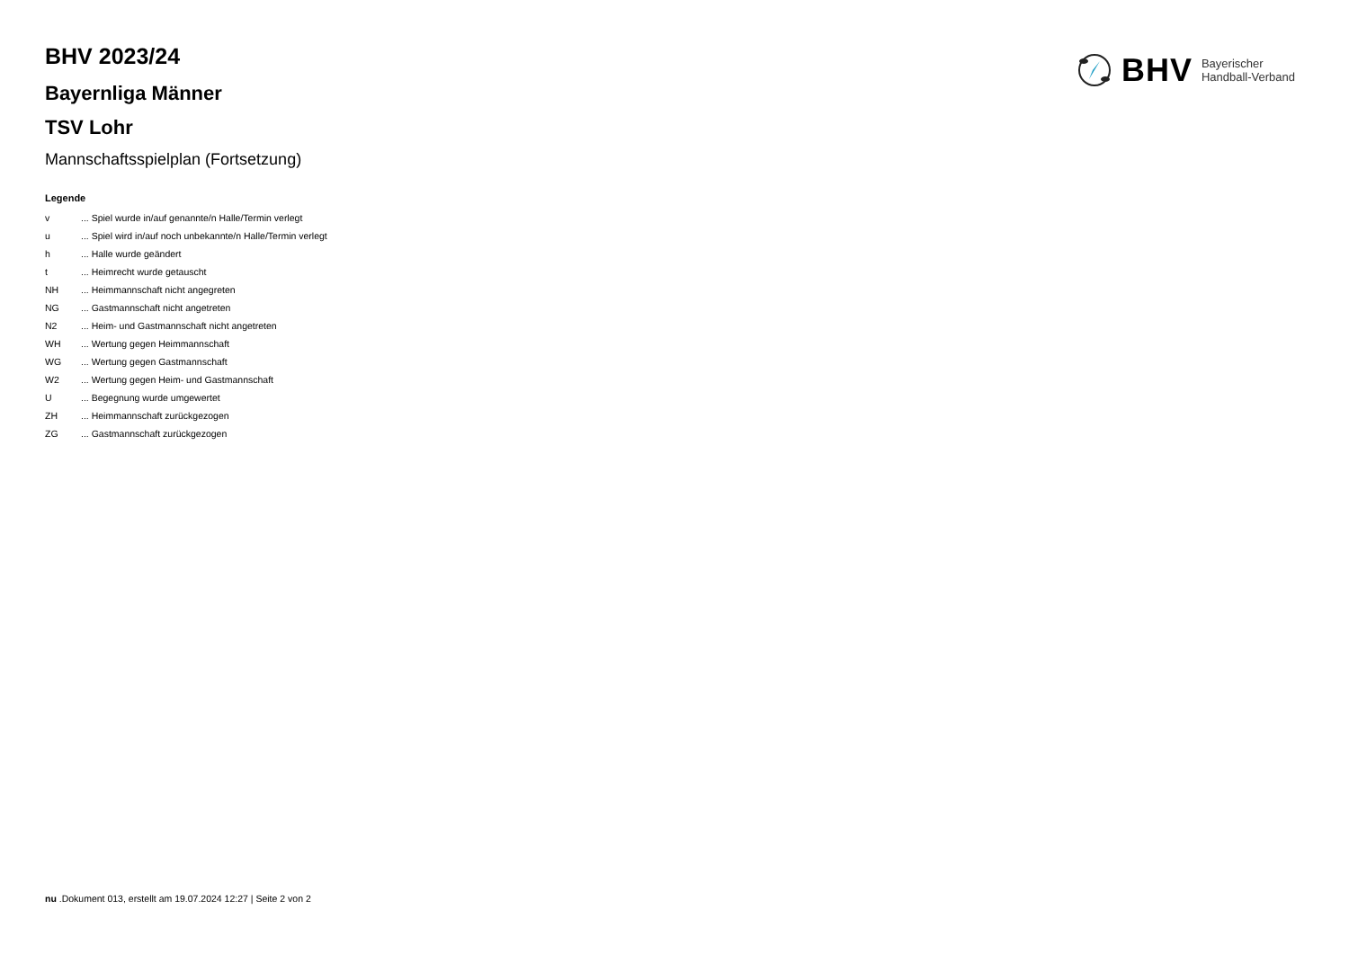BHV Bayerischer
Handball-Verband
BHV 2023/24
Bayernliga Männer
TSV Lohr
Mannschaftsspielplan (Fortsetzung)
Legende
| v | ... Spiel wurde in/auf genannte/n Halle/Termin verlegt |
| u | ... Spiel wird in/auf noch unbekannte/n Halle/Termin verlegt |
| h | ... Halle wurde geändert |
| t | ... Heimrecht wurde getauscht |
| NH | ... Heimmannschaft nicht angegreten |
| NG | ... Gastmannschaft nicht angetreten |
| N2 | ... Heim- und Gastmannschaft nicht angetreten |
| WH | ... Wertung gegen Heimmannschaft |
| WG | ... Wertung gegen Gastmannschaft |
| W2 | ... Wertung gegen Heim- und Gastmannschaft |
| U | ... Begegnung wurde umgewertet |
| ZH | ... Heimmannschaft zurückgezogen |
| ZG | ... Gastmannschaft zurückgezogen |
nu .Dokument 013, erstellt am 19.07.2024 12:27 | Seite 2 von 2